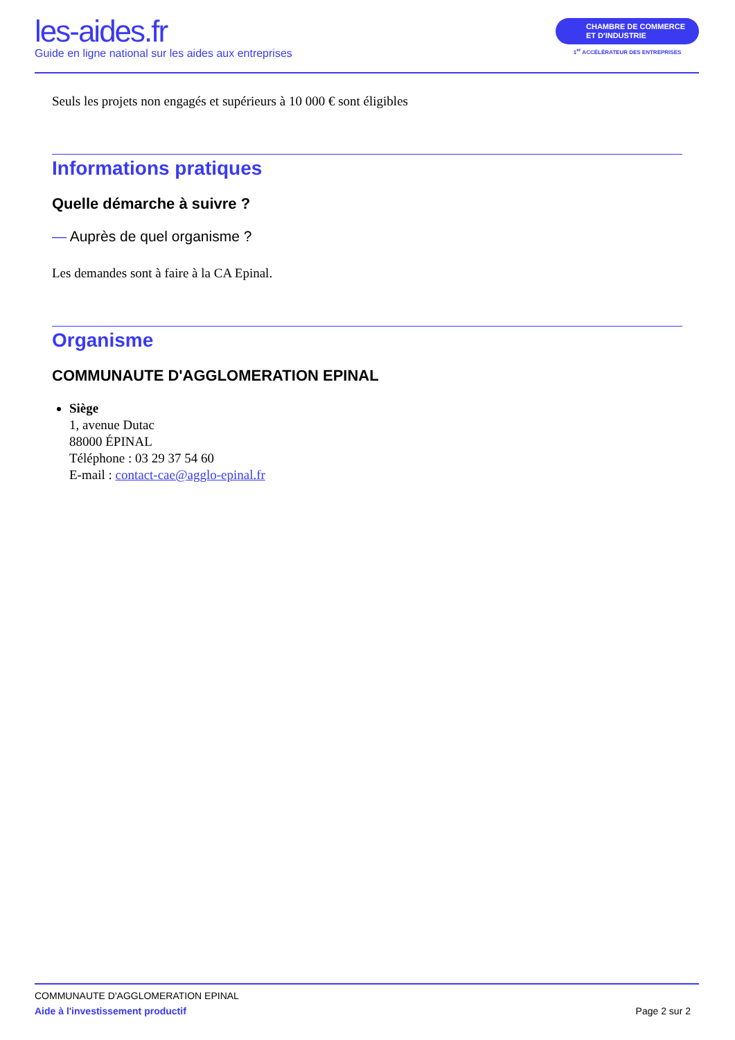les-aides.fr
Guide en ligne national sur les aides aux entreprises
CHAMBRE DE COMMERCE
ET D'INDUSTRIE
1<sup>er</sup> ACCÉLÉRATEUR DES ENTREPRISES
Seuls les projets non engagés et supérieurs à 10 000 € sont éligibles
Informations pratiques
Quelle démarche à suivre ?
— Auprès de quel organisme ?
Les demandes sont à faire à la CA Epinal.
Organisme
COMMUNAUTE D'AGGLOMERATION EPINAL
Siège
1, avenue Dutac
88000 ÉPINAL
Téléphone : 03 29 37 54 60
E-mail : contact-cae@agglo-epinal.fr
COMMUNAUTE D'AGGLOMERATION EPINAL
Aide à l'investissement productif Page 2 sur 2